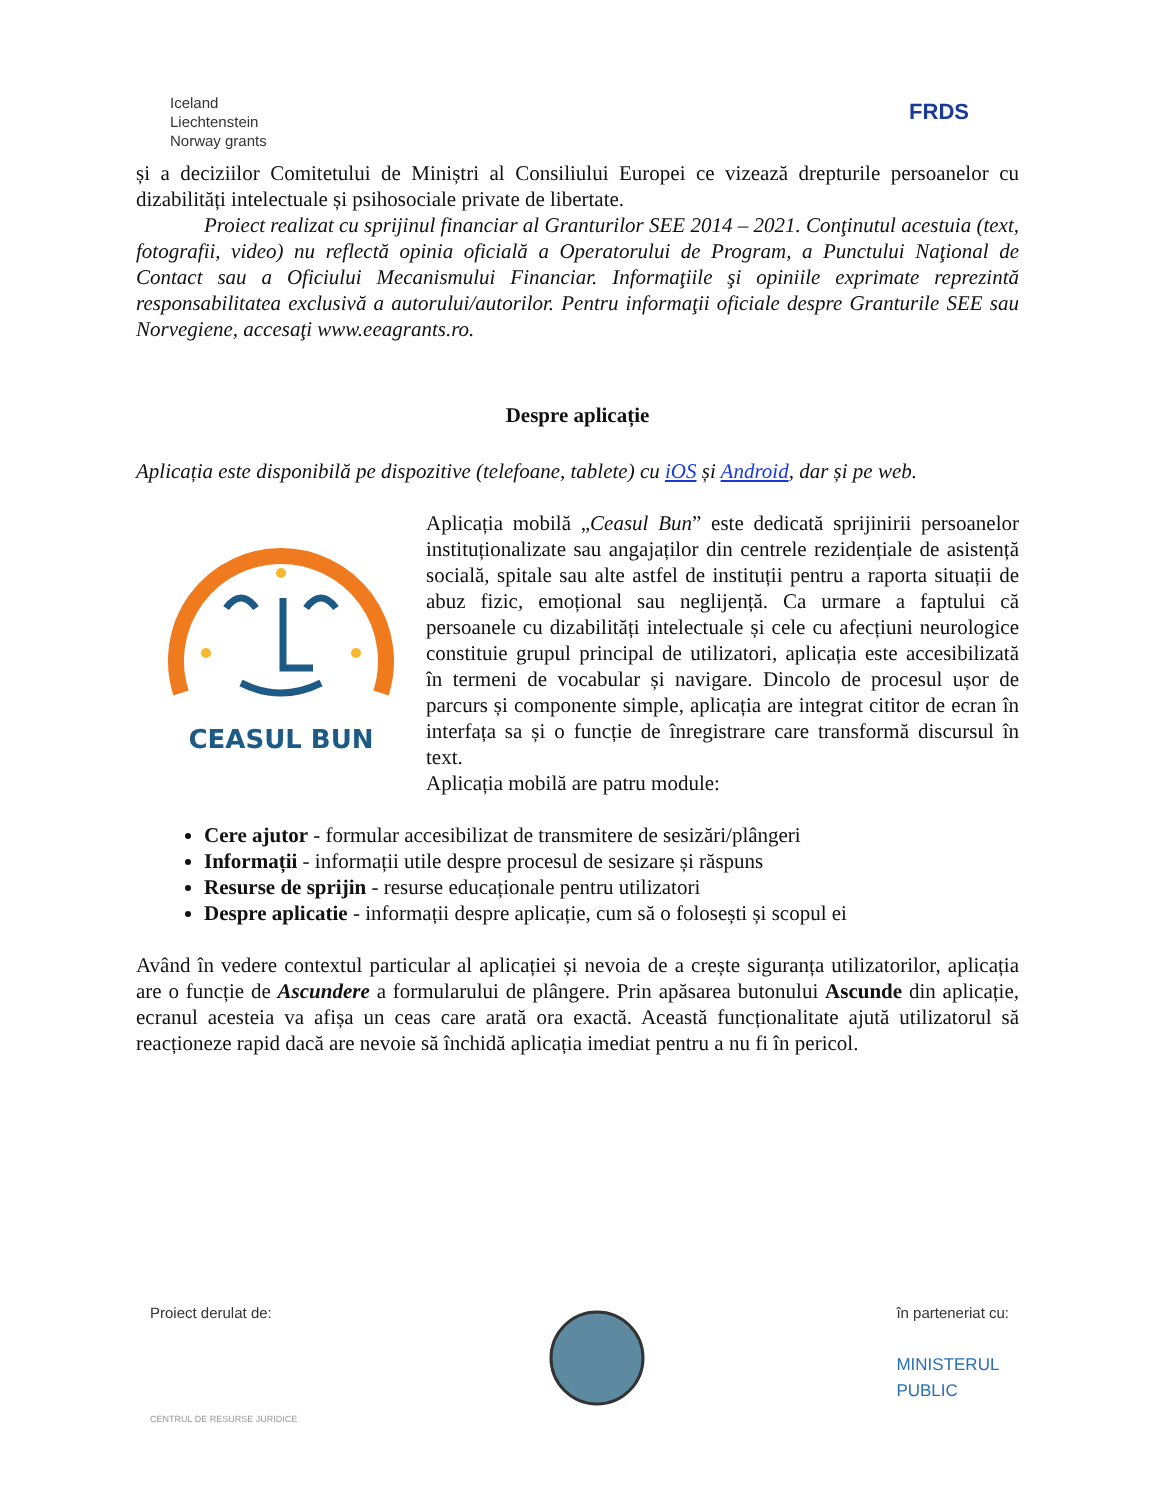Iceland
Liechtenstein
Norway grants
FRDS
și a deciziilor Comitetului de Miniștri al Consiliului Europei ce vizează drepturile persoanelor cu dizabilități intelectuale și psihosociale private de libertate.
Proiect realizat cu sprijinul financiar al Granturilor SEE 2014 – 2021. Conţinutul acestuia (text, fotografii, video) nu reflectă opinia oficială a Operatorului de Program, a Punctului Naţional de Contact sau a Oficiului Mecanismului Financiar. Informaţiile şi opiniile exprimate reprezintă responsabilitatea exclusivă a autorului/autorilor. Pentru informaţii oficiale despre Granturile SEE sau Norvegiene, accesaţi www.eeagrants.ro.
Despre aplicație
Aplicația este disponibilă pe dispozitive (telefoane, tablete) cu iOS și Android, dar și pe web.
CEASUL BUN
Aplicația mobilă „Ceasul Bun” este dedicată sprijinirii persoanelor instituționalizate sau angajaților din centrele rezidențiale de asistență socială, spitale sau alte astfel de instituții pentru a raporta situații de abuz fizic, emoțional sau neglijență. Ca urmare a faptului că persoanele cu dizabilități intelectuale și cele cu afecțiuni neurologice constituie grupul principal de utilizatori, aplicația este accesibilizată în termeni de vocabular și navigare. Dincolo de procesul ușor de parcurs și componente simple, aplicația are integrat cititor de ecran în interfața sa și o funcție de înregistrare care transformă discursul în text.
Aplicația mobilă are patru module:
Cere ajutor - formular accesibilizat de transmitere de sesizări/plângeri
Informații - informații utile despre procesul de sesizare și răspuns
Resurse de sprijin - resurse educaționale pentru utilizatori
Despre aplicatie - informații despre aplicație, cum să o folosești și scopul ei
Având în vedere contextul particular al aplicației și nevoia de a crește siguranța utilizatorilor, aplicația are o funcție de Ascundere a formularului de plângere. Prin apăsarea butonului Ascunde din aplicație, ecranul acesteia va afișa un ceas care arată ora exactă. Această funcționalitate ajută utilizatorul să reacționeze rapid dacă are nevoie să închidă aplicația imediat pentru a nu fi în pericol.
Proiect derulat de:
CENTRUL DE RESURSE JURIDICE
în parteneriat cu:
MINISTERUL
PUBLIC